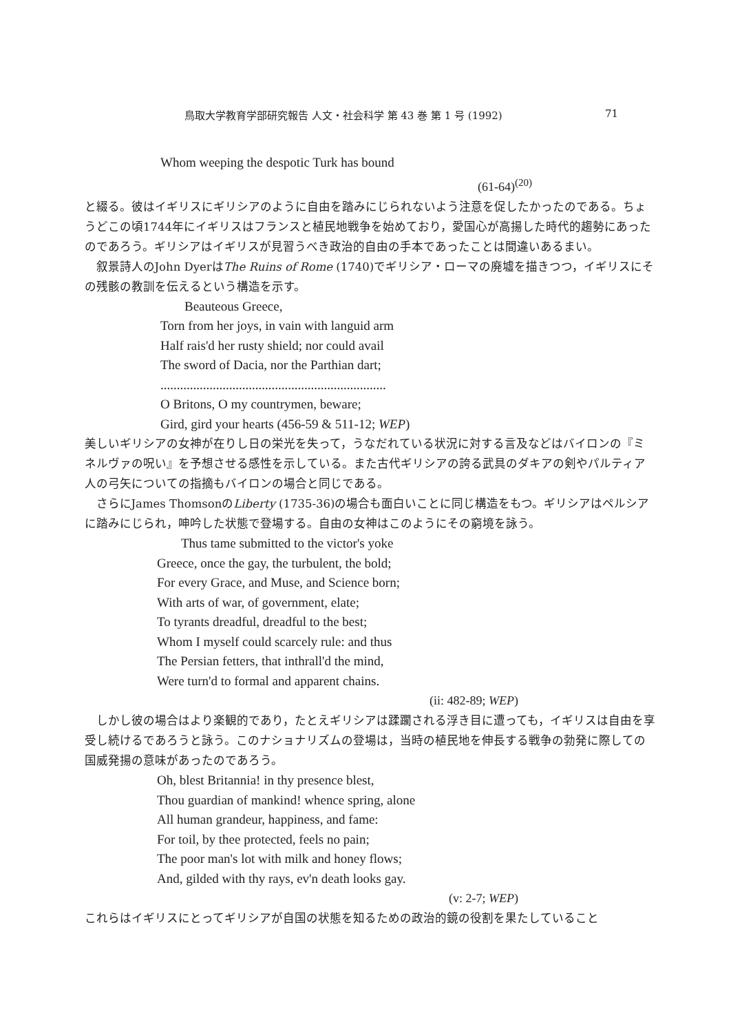鳥取大学教育学部研究報告 人文・社会科学 第 43 巻 第 1 号 (1992) 71
Whom weeping the despotic Turk has bound
(61-64)<sup>(20)</sup>
と綴る。彼はイギリスにギリシアのように自由を踏みにじられないよう注意を促したかったのである。ちょうどこの頃1744年にイギリスはフランスと植民地戦争を始めており，愛国心が高揚した時代的趨勢にあったのであろう。ギリシアはイギリスが見習うべき政治的自由の手本であったことは間違いあるまい。
叙景詩人のJohn DyerはThe Ruins of Rome (1740)でギリシア・ローマの廃墟を描きつつ，イギリスにその残骸の教訓を伝えるという構造を示す。
Beauteous Greece,
Torn from her joys, in vain with languid arm
Half rais'd her rusty shield; nor could avail
The sword of Dacia, nor the Parthian dart;
.....................................................................
O Britons, O my countrymen, beware;
Gird, gird your hearts (456-59 & 511-12; WEP)
美しいギリシアの女神が在りし日の栄光を失って，うなだれている状況に対する言及などはバイロンの『ミネルヴァの呪い』を予想させる感性を示している。また古代ギリシアの誇る武具のダキアの剣やパルティア人の弓矢についての指摘もバイロンの場合と同じである。
さらにJames ThomsonのLiberty (1735-36)の場合も面白いことに同じ構造をもつ。ギリシアはペルシアに踏みにじられ，呻吟した状態で登場する。自由の女神はこのようにその窮境を詠う。
Thus tame submitted to the victor's yoke
Greece, once the gay, the turbulent, the bold;
For every Grace, and Muse, and Science born;
With arts of war, of government, elate;
To tyrants dreadful, dreadful to the best;
Whom I myself could scarcely rule: and thus
The Persian fetters, that inthrall'd the mind,
Were turn'd to formal and apparent chains.
(ii: 482-89; WEP)
しかし彼の場合はより楽観的であり，たとえギリシアは蹂躙される浮き目に遭っても，イギリスは自由を享受し続けるであろうと詠う。このナショナリズムの登場は，当時の植民地を伸長する戦争の勃発に際しての国威発揚の意味があったのであろう。
Oh, blest Britannia! in thy presence blest,
Thou guardian of mankind! whence spring, alone
All human grandeur, happiness, and fame:
For toil, by thee protected, feels no pain;
The poor man's lot with milk and honey flows;
And, gilded with thy rays, ev'n death looks gay.
(v: 2-7; WEP)
これらはイギリスにとってギリシアが自国の状態を知るための政治的鏡の役割を果たしていること